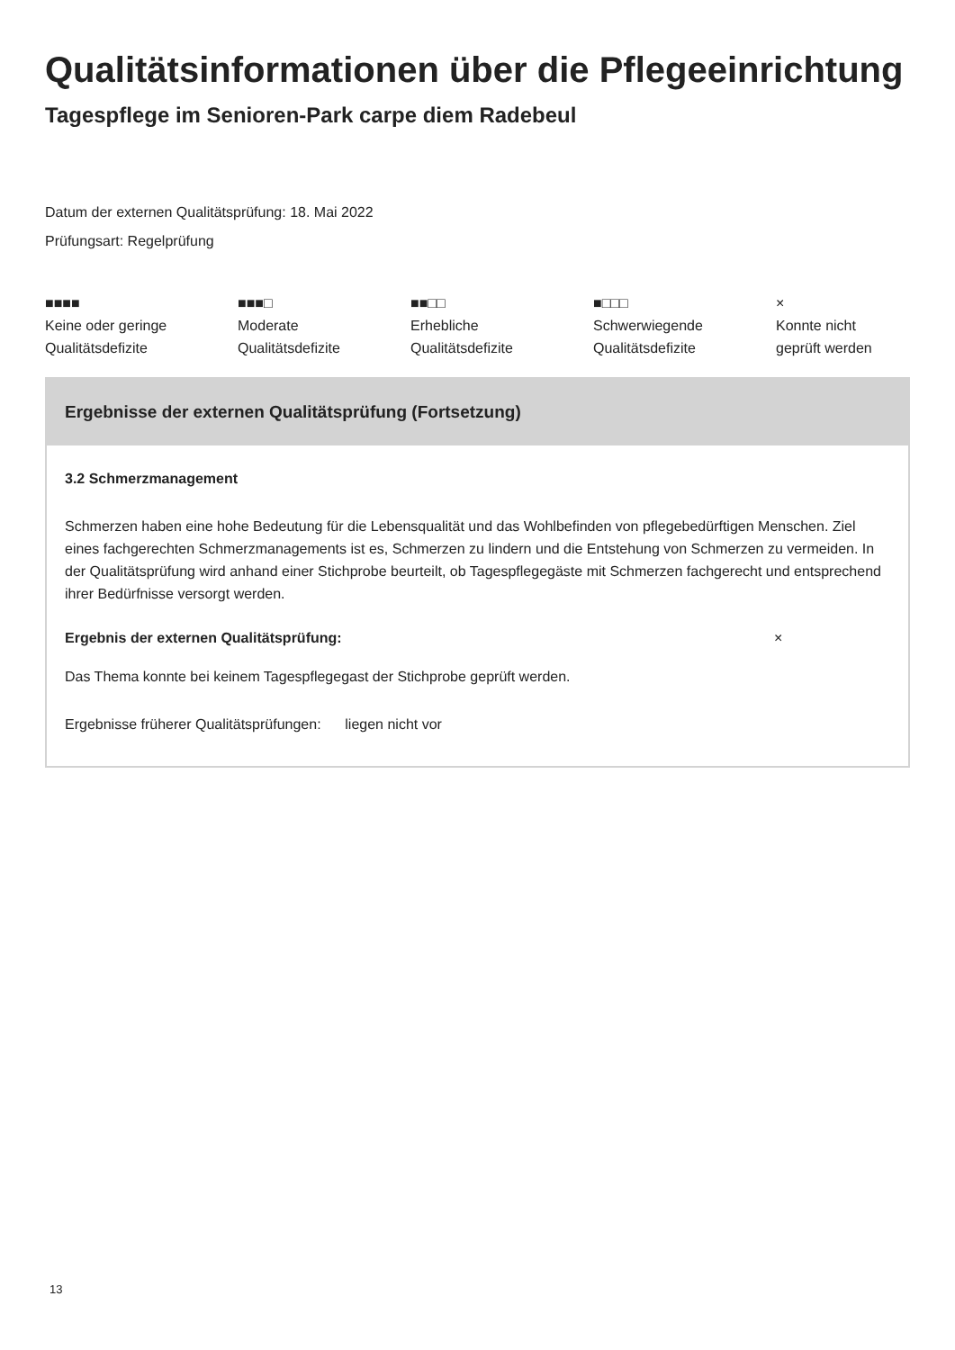Qualitätsinformationen über die Pflegeeinrichtung
Tagespflege im Senioren-Park carpe diem Radebeul
Datum der externen Qualitätsprüfung: 18. Mai 2022
Prüfungsart: Regelprüfung
■■■■
Keine oder geringe
Qualitätsdefizite
■■■□
Moderate
Qualitätsdefizite
■■□□
Erhebliche
Qualitätsdefizite
■□□□
Schwerwiegende
Qualitätsdefizite
×
Konnte nicht
geprüft werden
Ergebnisse der externen Qualitätsprüfung (Fortsetzung)
3.2 Schmerzmanagement
Schmerzen haben eine hohe Bedeutung für die Lebensqualität und das Wohlbefinden von pflegebedürftigen Menschen. Ziel eines fachgerechten Schmerzmanagements ist es, Schmerzen zu lindern und die Entstehung von Schmerzen zu vermeiden. In der Qualitätsprüfung wird anhand einer Stichprobe beurteilt, ob Tagespflegegäste mit Schmerzen fachgerecht und entsprechend ihrer Bedürfnisse versorgt werden.
Ergebnis der externen Qualitätsprüfung: ×
Das Thema konnte bei keinem Tagespflegegast der Stichprobe geprüft werden.
Ergebnisse früherer Qualitätsprüfungen: liegen nicht vor
13